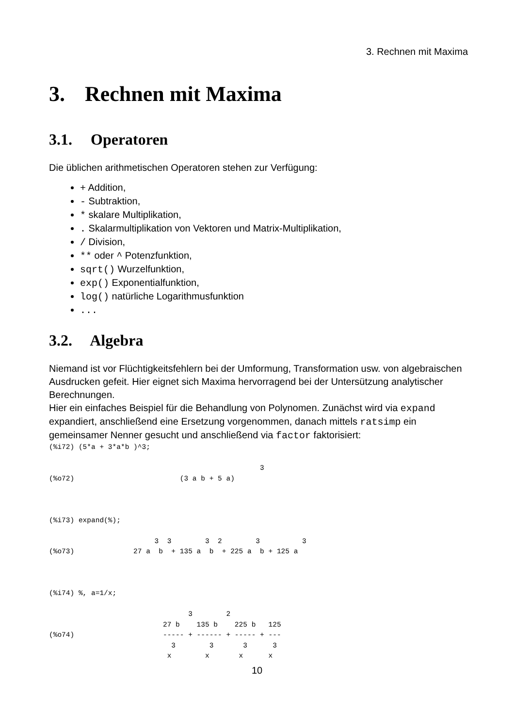3. Rechnen mit Maxima
3. Rechnen mit Maxima
3.1. Operatoren
Die üblichen arithmetischen Operatoren stehen zur Verfügung:
+ Addition,
- Subtraktion,
* skalare Multiplikation,
. Skalarmultiplikation von Vektoren und Matrix-Multiplikation,
/ Division,
** oder ^ Potenzfunktion,
sqrt() Wurzelfunktion,
exp() Exponentialfunktion,
log() natürliche Logarithmusfunktion
...
3.2. Algebra
Niemand ist vor Flüchtigkeitsfehlern bei der Umformung, Transformation usw. von algebraischen Ausdrucken gefeit. Hier eignet sich Maxima hervorragend bei der Untersützung analytischer Berechnungen.
Hier ein einfaches Beispiel für die Behandlung von Polynomen. Zunächst wird via expand expandiert, anschließend eine Ersetzung vorgenommen, danach mittels ratsimp ein gemeinsamer Nenner gesucht und anschließend via factor faktorisiert:
(%i72) (5*a + 3*a*b )^3;

                                                  3
(%o72)                         (3 a b + 5 a)



(%i73) expand(%);

                         3  3        3  2        3          3
(%o73)              27 a  b  + 135 a  b  + 225 a  b + 125 a



(%i74) %, a=1/x;

                                 3        2
                           27 b    135 b    225 b   125
(%o74)                     ----- + ------ + ----- + ---
                             3        3       3      3
                            x        x       x      x
10